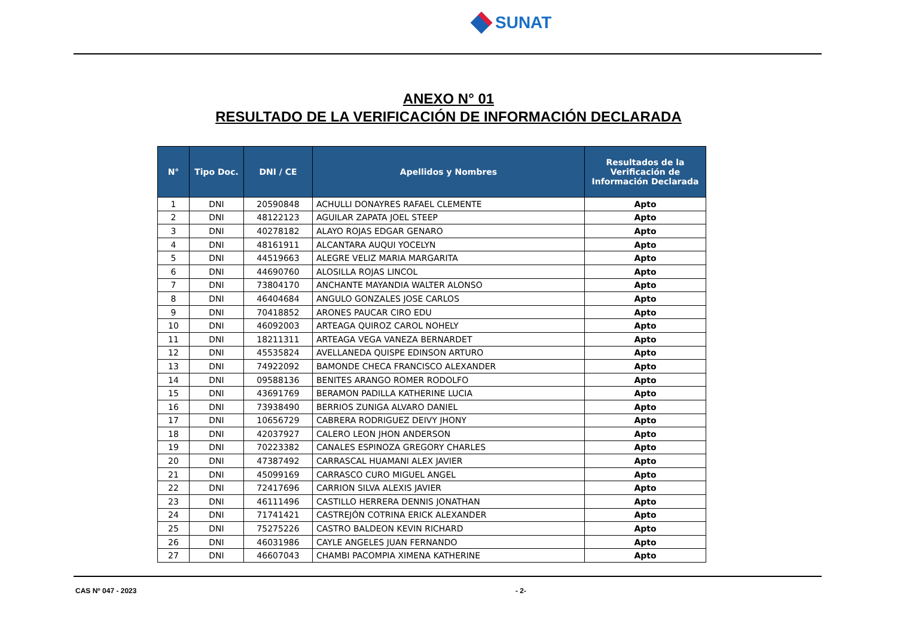SUNAT
ANEXO N° 01
RESULTADO DE LA VERIFICACIÓN DE INFORMACIÓN DECLARADA
| N° | Tipo Doc. | DNI / CE | Apellidos y Nombres | Resultados de la Verificación de Información Declarada |
| --- | --- | --- | --- | --- |
| 1 | DNI | 20590848 | ACHULLI DONAYRES RAFAEL CLEMENTE | Apto |
| 2 | DNI | 48122123 | AGUILAR ZAPATA JOEL STEEP | Apto |
| 3 | DNI | 40278182 | ALAYO ROJAS EDGAR GENARO | Apto |
| 4 | DNI | 48161911 | ALCANTARA AUQUI YOCELYN | Apto |
| 5 | DNI | 44519663 | ALEGRE VELIZ MARIA MARGARITA | Apto |
| 6 | DNI | 44690760 | ALOSILLA ROJAS LINCOL | Apto |
| 7 | DNI | 73804170 | ANCHANTE MAYANDIA WALTER ALONSO | Apto |
| 8 | DNI | 46404684 | ANGULO GONZALES JOSE CARLOS | Apto |
| 9 | DNI | 70418852 | ARONES PAUCAR CIRO EDU | Apto |
| 10 | DNI | 46092003 | ARTEAGA QUIROZ CAROL NOHELY | Apto |
| 11 | DNI | 18211311 | ARTEAGA VEGA VANEZA BERNARDET | Apto |
| 12 | DNI | 45535824 | AVELLANEDA QUISPE EDINSON ARTURO | Apto |
| 13 | DNI | 74922092 | BAMONDE CHECA FRANCISCO ALEXANDER | Apto |
| 14 | DNI | 09588136 | BENITES ARANGO ROMER RODOLFO | Apto |
| 15 | DNI | 43691769 | BERAMON PADILLA KATHERINE LUCIA | Apto |
| 16 | DNI | 73938490 | BERRIOS ZUNIGA ALVARO DANIEL | Apto |
| 17 | DNI | 10656729 | CABRERA RODRIGUEZ DEIVY JHONY | Apto |
| 18 | DNI | 42037927 | CALERO LEON JHON ANDERSON | Apto |
| 19 | DNI | 70223382 | CANALES ESPINOZA GREGORY CHARLES | Apto |
| 20 | DNI | 47387492 | CARRASCAL HUAMANI ALEX JAVIER | Apto |
| 21 | DNI | 45099169 | CARRASCO CURO MIGUEL ANGEL | Apto |
| 22 | DNI | 72417696 | CARRION SILVA ALEXIS JAVIER | Apto |
| 23 | DNI | 46111496 | CASTILLO HERRERA DENNIS JONATHAN | Apto |
| 24 | DNI | 71741421 | CASTREJÓN COTRINA ERICK ALEXANDER | Apto |
| 25 | DNI | 75275226 | CASTRO BALDEON KEVIN RICHARD | Apto |
| 26 | DNI | 46031986 | CAYLE ANGELES JUAN FERNANDO | Apto |
| 27 | DNI | 46607043 | CHAMBI PACOMPIA XIMENA KATHERINE | Apto |
CAS Nº 047 - 2023 - 2-